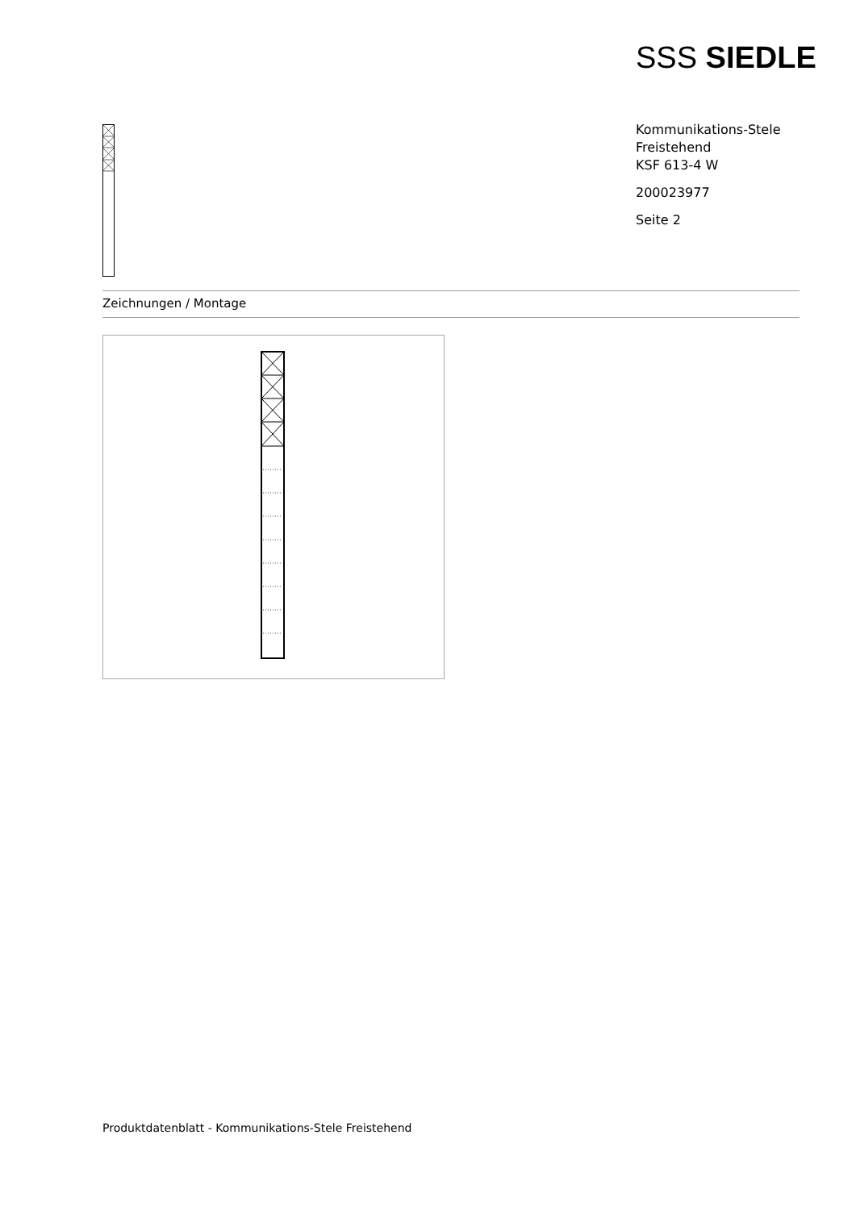SSS SIEDLE
Kommunikations-Stele
Freistehend
KSF 613-4 W
200023977
Seite 2
Zeichnungen / Montage
Produktdatenblatt - Kommunikations-Stele Freistehend